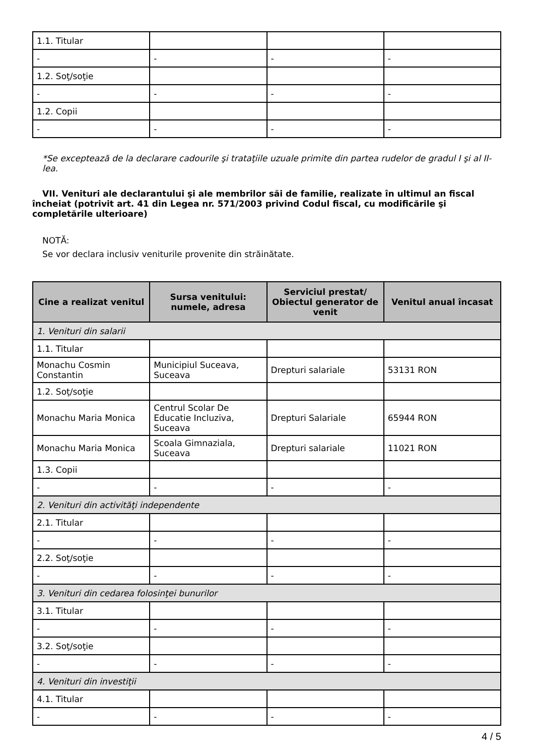| 1.1. Titular | | | |
| - | - | - | - |
| 1.2. Soţ/soţie | | | |
| - | - | - | - |
| 1.2. Copii | | | |
| - | - | - | - |
*Se exceptează de la declarare cadourile şi trataţiile uzuale primite din partea rudelor de gradul I şi al II-lea.
VII. Venituri ale declarantului şi ale membrilor săi de familie, realizate în ultimul an fiscal încheiat (potrivit art. 41 din Legea nr. 571/2003 privind Codul fiscal, cu modificările şi completările ulterioare)
NOTĂ:
Se vor declara inclusiv veniturile provenite din străinătate.
| Cine a realizat venitul | Sursa venitului: numele, adresa | Serviciul prestat/ Obiectul generator de venit | Venitul anual încasat |
| --- | --- | --- | --- |
| 1. Venituri din salarii | | | |
| 1.1. Titular | | | |
| Monachu Cosmin Constantin | Municipiul Suceava, Suceava | Drepturi salariale | 53131 RON |
| 1.2. Soţ/soţie | | | |
| Monachu Maria Monica | Centrul Scolar De Educatie Incluziva, Suceava | Drepturi Salariale | 65944 RON |
| Monachu Maria Monica | Scoala Gimnaziala, Suceava | Drepturi salariale | 11021 RON |
| 1.3. Copii | | | |
| - | - | - | - |
| 2. Venituri din activităţi independente | | | |
| 2.1. Titular | | | |
| - | - | - | - |
| 2.2. Soţ/soţie | | | |
| - | - | - | - |
| 3. Venituri din cedarea folosinţei bunurilor | | | |
| 3.1. Titular | | | |
| - | - | - | - |
| 3.2. Soţ/soţie | | | |
| - | - | - | - |
| 4. Venituri din investiţii | | | |
| 4.1. Titular | | | |
| - | - | - | - |
4 / 5